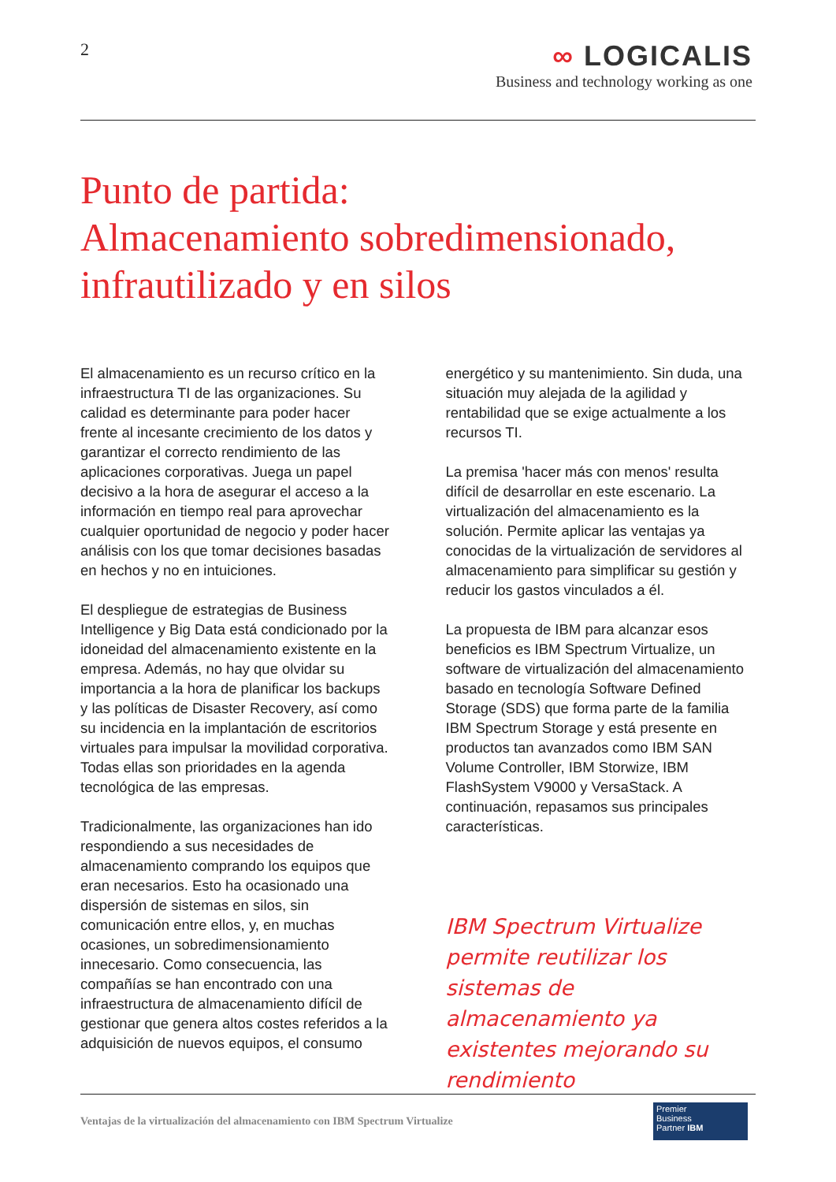2
∞ LOGICALIS
Business and technology working as one
Punto de partida:
Almacenamiento sobredimensionado,
infrautilizado y en silos
El almacenamiento es un recurso crítico en la infraestructura TI de las organizaciones. Su calidad es determinante para poder hacer frente al incesante crecimiento de los datos y garantizar el correcto rendimiento de las aplicaciones corporativas. Juega un papel decisivo a la hora de asegurar el acceso a la información en tiempo real para aprovechar cualquier oportunidad de negocio y poder hacer análisis con los que tomar decisiones basadas en hechos y no en intuiciones.
El despliegue de estrategias de Business Intelligence y Big Data está condicionado por la idoneidad del almacenamiento existente en la empresa. Además, no hay que olvidar su importancia a la hora de planificar los backups y las políticas de Disaster Recovery, así como su incidencia en la implantación de escritorios virtuales para impulsar la movilidad corporativa. Todas ellas son prioridades en la agenda tecnológica de las empresas.
Tradicionalmente, las organizaciones han ido respondiendo a sus necesidades de almacenamiento comprando los equipos que eran necesarios. Esto ha ocasionado una dispersión de sistemas en silos, sin comunicación entre ellos, y, en muchas ocasiones, un sobredimensionamiento innecesario. Como consecuencia, las compañías se han encontrado con una infraestructura de almacenamiento difícil de gestionar que genera altos costes referidos a la adquisición de nuevos equipos, el consumo
energético y su mantenimiento. Sin duda, una situación muy alejada de la agilidad y rentabilidad que se exige actualmente a los recursos TI.
La premisa 'hacer más con menos' resulta difícil de desarrollar en este escenario. La virtualización del almacenamiento es la solución. Permite aplicar las ventajas ya conocidas de la virtualización de servidores al almacenamiento para simplificar su gestión y reducir los gastos vinculados a él.
La propuesta de IBM para alcanzar esos beneficios es IBM Spectrum Virtualize, un software de virtualización del almacenamiento basado en tecnología Software Defined Storage (SDS) que forma parte de la familia IBM Spectrum Storage y está presente en productos tan avanzados como IBM SAN Volume Controller, IBM Storwize, IBM FlashSystem V9000 y VersaStack. A continuación, repasamos sus principales características.
IBM Spectrum Virtualize permite reutilizar los sistemas de almacenamiento ya existentes mejorando su rendimiento
Ventajas de la virtualización del almacenamiento con IBM Spectrum Virtualize
Premier
Business
Partner IBM